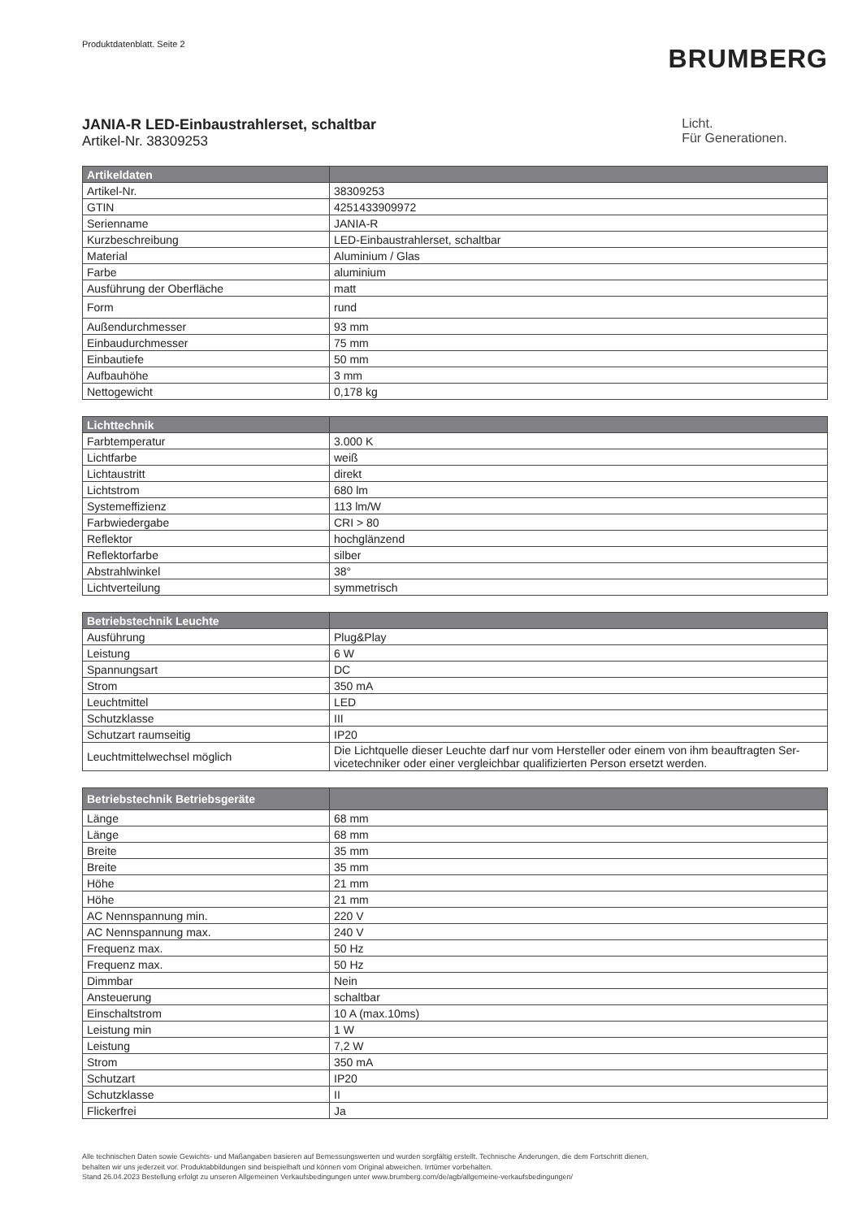Produktdatenblatt. Seite 2
BRUMBERG
JANIA-R LED-Einbaustrahlerset, schaltbar
Artikel-Nr. 38309253
Licht.
Für Generationen.
| Artikeldaten | |
| --- | --- |
| Artikel-Nr. | 38309253 |
| GTIN | 4251433909972 |
| Serienname | JANIA-R |
| Kurzbeschreibung | LED-Einbaustrahlerset, schaltbar |
| Material | Aluminium / Glas |
| Farbe | aluminium |
| Ausführung der Oberfläche | matt |
| Form | rund |
| Außendurchmesser | 93 mm |
| Einbaudurchmesser | 75 mm |
| Einbautiefe | 50 mm |
| Aufbauhöhe | 3 mm |
| Nettogewicht | 0,178 kg |
| Lichttechnik | |
| --- | --- |
| Farbtemperatur | 3.000 K |
| Lichtfarbe | weiß |
| Lichtaustritt | direkt |
| Lichtstrom | 680 lm |
| Systemeffizienz | 113 lm/W |
| Farbwiedergabe | CRI > 80 |
| Reflektor | hochglänzend |
| Reflektorfarbe | silber |
| Abstrahlwinkel | 38° |
| Lichtverteilung | symmetrisch |
| Betriebstechnik Leuchte | |
| --- | --- |
| Ausführung | Plug&Play |
| Leistung | 6 W |
| Spannungsart | DC |
| Strom | 350 mA |
| Leuchtmittel | LED |
| Schutzklasse | III |
| Schutzart raumseitig | IP20 |
| Leuchtmittelwechsel möglich | Die Lichtquelle dieser Leuchte darf nur vom Hersteller oder einem von ihm beauftragten Ser-vicetechniker oder einer vergleichbar qualifizierten Person ersetzt werden. |
| Betriebstechnik Betriebsgeräte | |
| --- | --- |
| Länge | 68 mm |
| Länge | 68 mm |
| Breite | 35 mm |
| Breite | 35 mm |
| Höhe | 21 mm |
| Höhe | 21 mm |
| AC Nennspannung min. | 220 V |
| AC Nennspannung max. | 240 V |
| Frequenz max. | 50 Hz |
| Frequenz max. | 50 Hz |
| Dimmbar | Nein |
| Ansteuerung | schaltbar |
| Einschaltstrom | 10 A (max.10ms) |
| Leistung min | 1 W |
| Leistung | 7,2 W |
| Strom | 350 mA |
| Schutzart | IP20 |
| Schutzklasse | II |
| Flickerfrei | Ja |
Alle technischen Daten sowie Gewichts- und Maßangaben basieren auf Bemessungswerten und wurden sorgfältig erstellt. Technische Änderungen, die dem Fortschritt dienen,
behalten wir uns jederzeit vor. Produktabbildungen sind beispielhaft und können vom Original abweichen. Irrtümer vorbehalten.
Stand 26.04.2023 Bestellung erfolgt zu unseren Allgemeinen Verkaufsbedingungen unter www.brumberg.com/de/agb/allgemeine-verkaufsbedingungen/